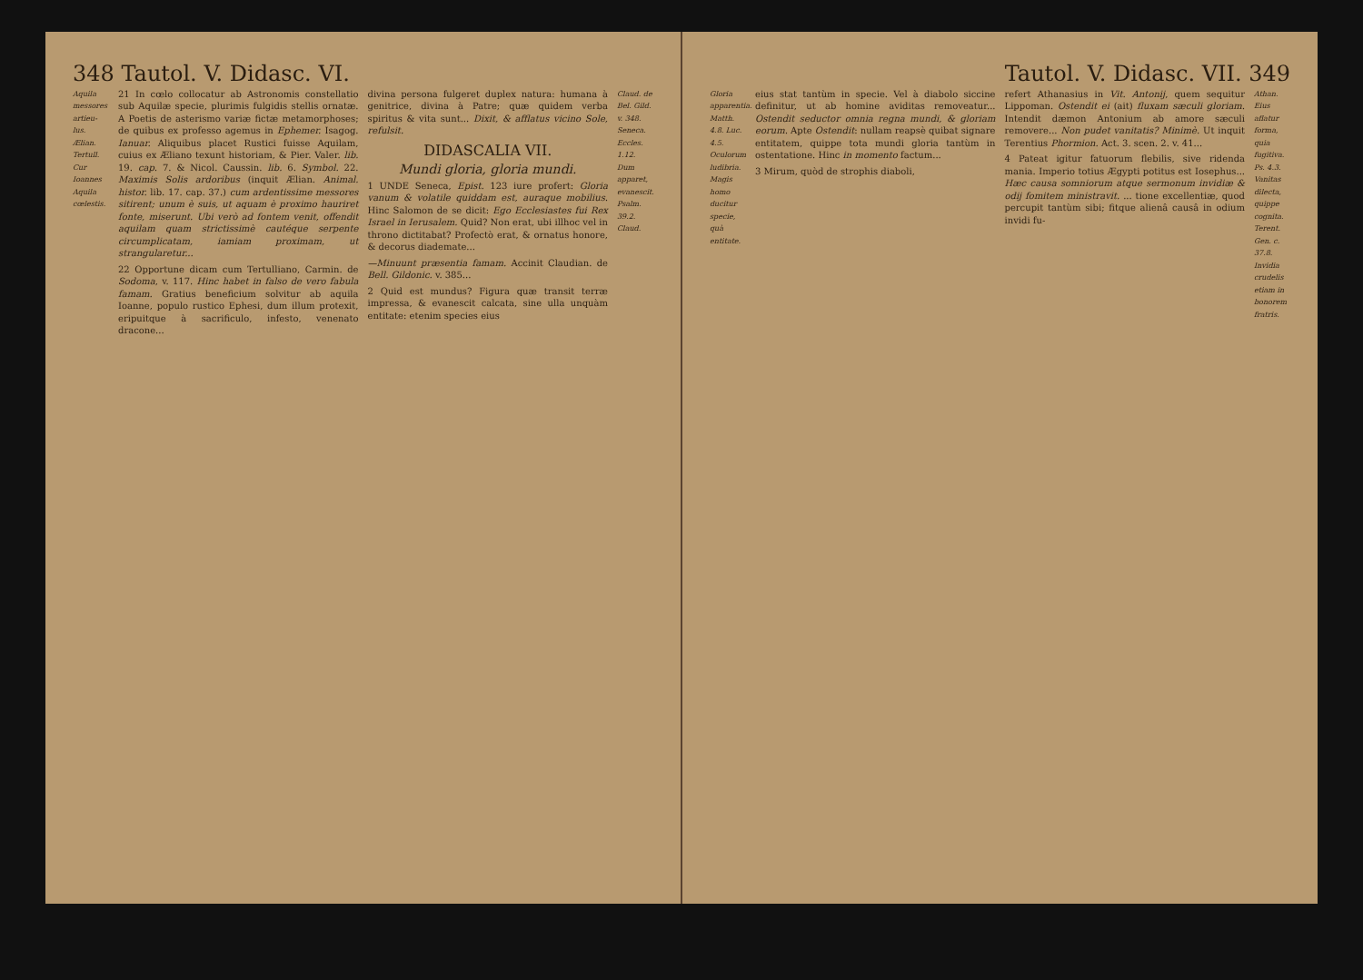348 Tautol. V. Didasc. VI.
Aquila messores artieu-lus. Ælian. Tertull. Cur Ioannes Aquila cœlestis.
21 In cœlo collocatur ab Astronomis constellatio sub Aquilæ specie, plurimis fulgidis stellis ornatæ. A Poetis de asterismo variæ fictæ metamorphoses; de quibus ex professo agemus in Ephemer. Isagog. Ianuar. Aliquibus placet Rustici fuisse Aquilam, cuius ex Æliano texunt historiam, & Pier. Valer. lib. 19. cap. 7. & Nicol. Caussin. lib. 6. Symbol. 22. Maximis Solis ardoribus (inquit Ælian. Animal. histor. lib. 17. cap. 37.) cum ardentissime messores sitirent; unum è suis, ut aquam è proximo hauriret fonte, miserunt. Ubi verò ad fontem venit, offendit aquilam quam strictissimè cautéque serpente circumplicatam, iamiam proximam, ut strangularetur...
22 Opportune dicam cum Tertulliano, Carmin. de Sodoma, v. 117. Hinc habet in falso de vero fabula famam. Gratius beneficium solvitur ab aquila Ioanne, populo rustico Ephesi, dum illum protexit, eripuitque à sacrificulo, infesto, venenato dracone...
divina persona fulgeret duplex natura: humana à genitrice, divina à Patre; quæ quidem verba spiritus & vita sunt... Dixit, & afflatus vicino Sole, refulsit.
DIDASCALIA VII.
Mundi gloria, gloria mundi.
1 UNDE Seneca, Epist. 123 iure profert: Gloria vanum & volatile quiddam est, auraque mobilius. Hinc Salomon de se dicit: Ego Ecclesiastes fui Rex Israel in Ierusalem. Quid? Non erat, ubi illhoc vel in throno dictitabat? Profectò erat, & ornatus honore, & decorus diademate...
—Minuunt præsentia famam. Accinit Claudian. de Bell. Gildonic. v. 385...
2 Quid est mundus? Figura quæ transit terræ impressa, & evanescit calcata, sine ulla unquàm entitate: etenim species eius
Claud. de Bel. Gild. v. 348. Seneca. Eccles. 1.12. Dum apparet, evanescit. Psalm. 39.2. Claud.
Tautol. V. Didasc. VII. 349
Gloria apparentia. Matth. 4.8. Luc. 4.5. Oculorum ludibria. Magis homo ducitur specie, quà entitate.
eius stat tantùm in specie. Vel à diabolo siccine definitur, ut ab homine aviditas removeatur... Ostendit seductor omnia regna mundi, & gloriam eorum. Apte Ostendit: nullam reapsè quibat signare entitatem, quippe tota mundi gloria tantùm in ostentatione. Hinc in momento factum...
3 Mirum, quòd de strophis diaboli,
refert Athanasius in Vit. Antonij, quem sequitur Lippoman. Ostendit ei (ait) fluxam sæculi gloriam. Intendit dæmon Antonium ab amore sæculi removere... Non pudet vanitatis? Minimè. Ut inquit Terentius Phormion. Act. 3. scen. 2. v. 41...
4 Pateat igitur fatuorum flebilis, sive ridenda mania. Imperio totius Ægypti potitus est Iosephus... Hæc causa somniorum atque sermonum invidiæ & odij fomitem ministravit. ... tione excellentiæ, quod percupit tantùm sibi; fitque alienâ causâ in odium invidi fu-
Athan. Eius aflatur forma, quia fugitiva. Ps. 4.3. Vanitas dilecta, quippe cognita. Terent. Gen. c. 37.8. Invidia crudelis etiam in bonorem fratris.